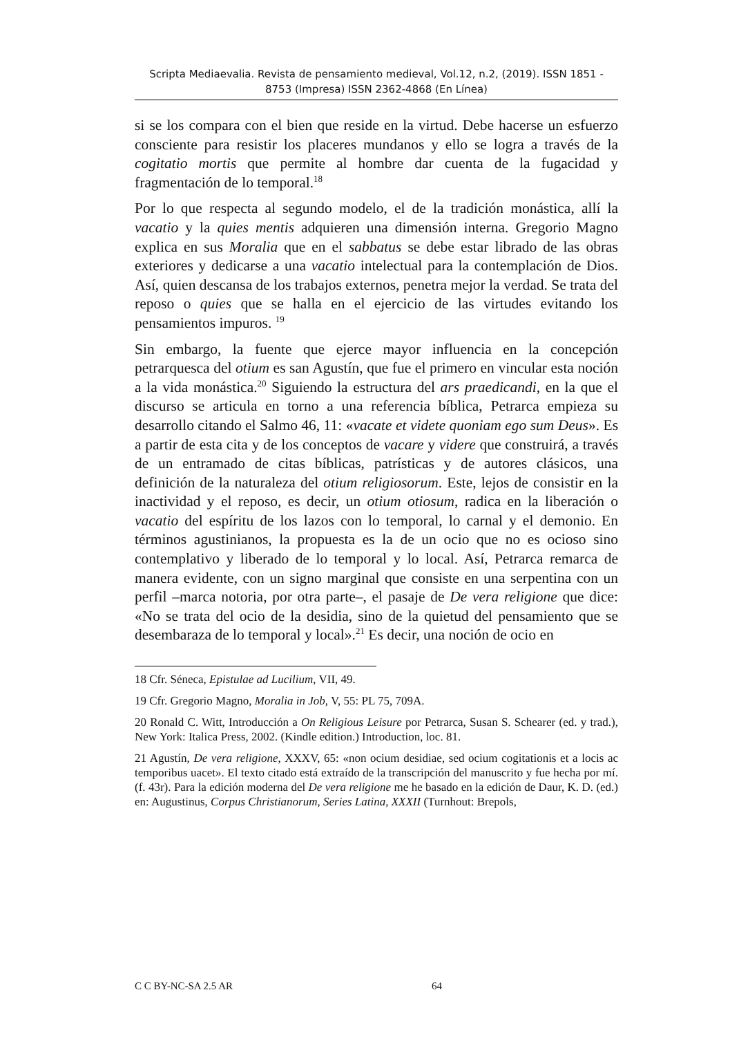Scripta Mediaevalia. Revista de pensamiento medieval, Vol.12, n.2, (2019). ISSN 1851 - 8753 (Impresa) ISSN 2362-4868 (En Línea)
si se los compara con el bien que reside en la virtud. Debe hacerse un esfuerzo consciente para resistir los placeres mundanos y ello se logra a través de la cogitatio mortis que permite al hombre dar cuenta de la fugacidad y fragmentación de lo temporal.<sup>18</sup>
Por lo que respecta al segundo modelo, el de la tradición monástica, allí la vacatio y la quies mentis adquieren una dimensión interna. Gregorio Magno explica en sus Moralia que en el sabbatus se debe estar librado de las obras exteriores y dedicarse a una vacatio intelectual para la contemplación de Dios. Así, quien descansa de los trabajos externos, penetra mejor la verdad. Se trata del reposo o quies que se halla en el ejercicio de las virtudes evitando los pensamientos impuros. <sup>19</sup>
Sin embargo, la fuente que ejerce mayor influencia en la concepción petrarquesca del otium es san Agustín, que fue el primero en vincular esta noción a la vida monástica.<sup>20</sup> Siguiendo la estructura del ars praedicandi, en la que el discurso se articula en torno a una referencia bíblica, Petrarca empieza su desarrollo citando el Salmo 46, 11: «vacate et videte quoniam ego sum Deus». Es a partir de esta cita y de los conceptos de vacare y videre que construirá, a través de un entramado de citas bíblicas, patrísticas y de autores clásicos, una definición de la naturaleza del otium religiosorum. Este, lejos de consistir en la inactividad y el reposo, es decir, un otium otiosum, radica en la liberación o vacatio del espíritu de los lazos con lo temporal, lo carnal y el demonio. En términos agustinianos, la propuesta es la de un ocio que no es ocioso sino contemplativo y liberado de lo temporal y lo local. Así, Petrarca remarca de manera evidente, con un signo marginal que consiste en una serpentina con un perfil –marca notoria, por otra parte–, el pasaje de De vera religione que dice: «No se trata del ocio de la desidia, sino de la quietud del pensamiento que se desembaraza de lo temporal y local».<sup>21</sup> Es decir, una noción de ocio en
18 Cfr. Séneca, Epistulae ad Lucilium, VII, 49.
19 Cfr. Gregorio Magno, Moralia in Job, V, 55: PL 75, 709A.
20 Ronald C. Witt, Introducción a On Religious Leisure por Petrarca, Susan S. Schearer (ed. y trad.), New York: Italica Press, 2002. (Kindle edition.) Introduction, loc. 81.
21 Agustín, De vera religione, XXXV, 65: «non ocium desidiae, sed ocium cogitationis et a locis ac temporibus uacet». El texto citado está extraído de la transcripción del manuscrito y fue hecha por mí. (f. 43r). Para la edición moderna del De vera religione me he basado en la edición de Daur, K. D. (ed.) en: Augustinus, Corpus Christianorum, Series Latina, XXXII (Turnhout: Brepols,
C C BY-NC-SA 2.5 AR 64